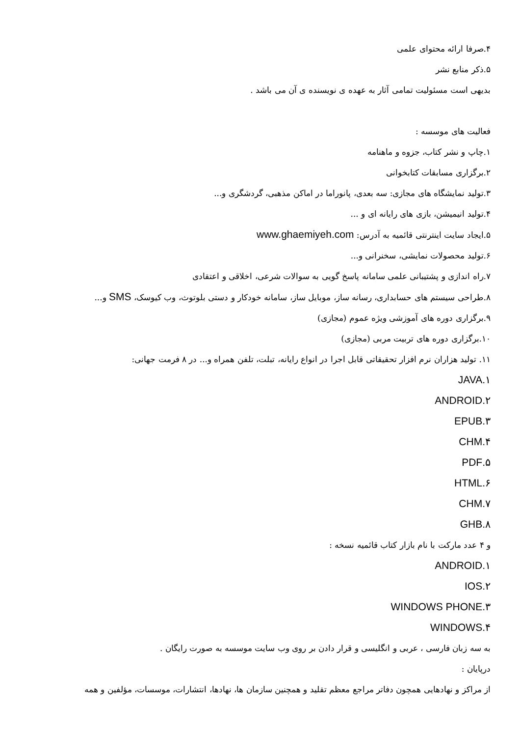۴.صرفا ارائه محتوای علمی
۵.ذکر منابع نشر
بدیهی است مسئولیت تمامی آثار به عهده ی نویسنده ی آن می باشد .
فعالیت های موسسه :
۱.چاپ و نشر کتاب، جزوه و ماهنامه
۲.برگزاری مسابقات کتابخوانی
۳.تولید نمایشگاه های مجازی: سه بعدی، پانوراما در اماکن مذهبی، گردشگری و...
۴.تولید انیمیشن، بازی های رایانه ای و ...
۵.ایجاد سایت اینترنتی قائمیه به آدرس: www.ghaemiyeh.com
۶.تولید محصولات نمایشی، سخنرانی و...
۷.راه اندازی و پشتیبانی علمی سامانه پاسخ گویی به سوالات شرعی، اخلاقی و اعتقادی
۸.طراحی سیستم های حسابداری، رسانه ساز، موبایل ساز، سامانه خودکار و دستی بلوتوث، وب کیوسک، SMS و...
۹.برگزاری دوره های آموزشی ویژه عموم (مجازی)
۱۰.برگزاری دوره های تربیت مربی (مجازی)
۱۱. تولید هزاران نرم افزار تحقیقاتی قابل اجرا در انواع رایانه، تبلت، تلفن همراه و... در ۸ فرمت جهانی:
۱.JAVA
۲.ANDROID
۳.EPUB
۴.CHM
۵.PDF
۶.HTML
۷.CHM
۸.GHB
و ۴ عدد مارکت با نام بازار کتاب قائمیه نسخه :
۱.ANDROID
۲.IOS
۳.WINDOWS PHONE
۴.WINDOWS
به سه زبان فارسی ، عربی و انگلیسی و قرار دادن بر روی وب سایت موسسه به صورت رایگان .
درپایان :
از مراکز و نهادهایی همچون دفاتر مراجع معظم تقلید و همچنین سازمان ها، نهادها، انتشارات، موسسات، مؤلفین و همه